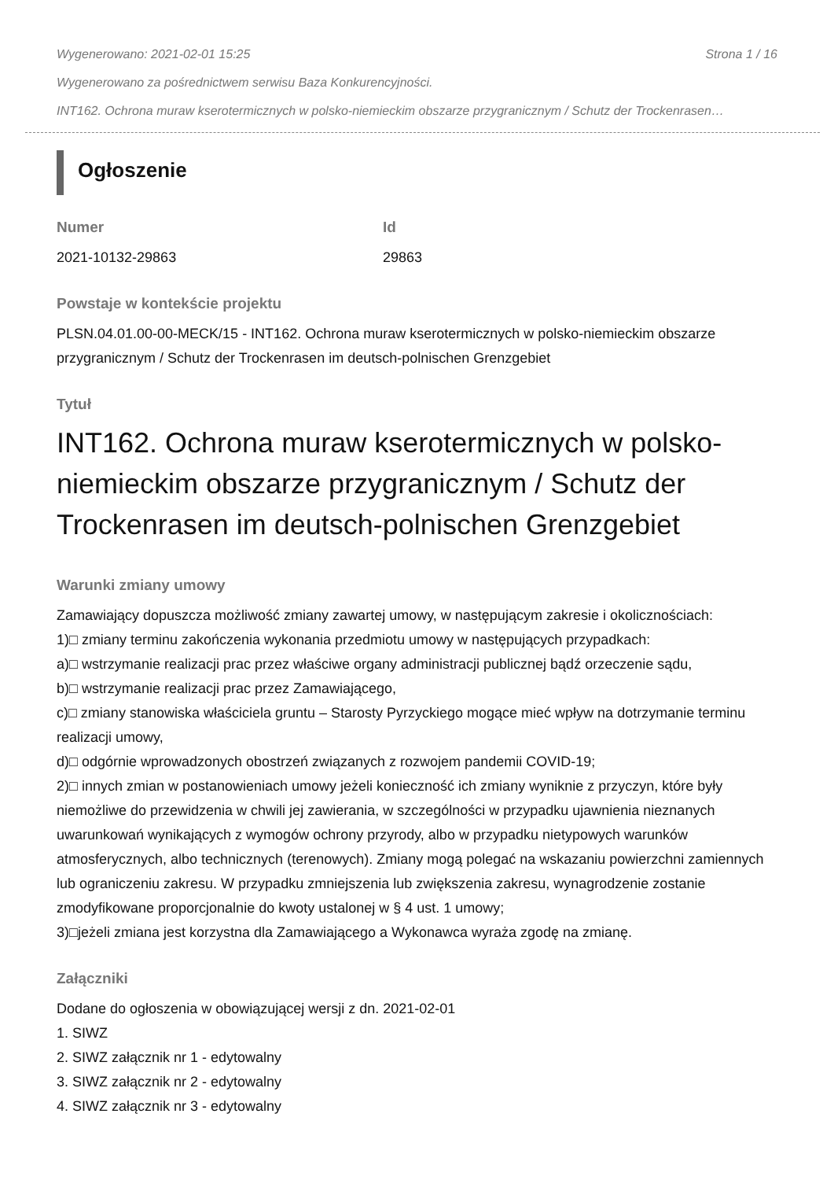Wygenerowano: 2021-02-01 15:25 Strona 1 / 16
Wygenerowano za pośrednictwem serwisu Baza Konkurencyjności.
INT162. Ochrona muraw kserotermicznych w polsko-niemieckim obszarze przygranicznym / Schutz der Trockenrasen…
Ogłoszenie
Numer
2021-10132-29863
Id
29863
Powstaje w kontekście projektu
PLSN.04.01.00-00-MECK/15 - INT162. Ochrona muraw kserotermicznych w polsko-niemieckim obszarze przygranicznym / Schutz der Trockenrasen im deutsch-polnischen Grenzgebiet
Tytuł
INT162. Ochrona muraw kserotermicznych w polsko-niemieckim obszarze przygranicznym / Schutz der Trockenrasen im deutsch-polnischen Grenzgebiet
Warunki zmiany umowy
Zamawiający dopuszcza możliwość zmiany zawartej umowy, w następującym zakresie i okolicznościach:
1)□ zmiany terminu zakończenia wykonania przedmiotu umowy w następujących przypadkach:
a)□ wstrzymanie realizacji prac przez właściwe organy administracji publicznej bądź orzeczenie sądu,
b)□ wstrzymanie realizacji prac przez Zamawiającego,
c)□ zmiany stanowiska właściciela gruntu – Starosty Pyrzyckiego mogące mieć wpływ na dotrzymanie terminu realizacji umowy,
d)□ odgórnie wprowadzonych obostrzeń związanych z rozwojem pandemii COVID-19;
2)□ innych zmian w postanowieniach umowy jeżeli konieczność ich zmiany wyniknie z przyczyn, które były niemożliwe do przewidzenia w chwili jej zawierania, w szczególności w przypadku ujawnienia nieznanych uwarunkowań wynikających z wymogów ochrony przyrody, albo w przypadku nietypowych warunków atmosferycznych, albo technicznych (terenowych). Zmiany mogą polegać na wskazaniu powierzchni zamiennych lub ograniczeniu zakresu. W przypadku zmniejszenia lub zwiększenia zakresu, wynagrodzenie zostanie zmodyfikowane proporcjonalnie do kwoty ustalonej w § 4 ust. 1 umowy;
3)□jeżeli zmiana jest korzystna dla Zamawiającego a Wykonawca wyraża zgodę na zmianę.
Załączniki
Dodane do ogłoszenia w obowiązującej wersji z dn. 2021-02-01
1. SIWZ
2. SIWZ załącznik nr 1 - edytowalny
3. SIWZ załącznik nr 2 - edytowalny
4. SIWZ załącznik nr 3 - edytowalny